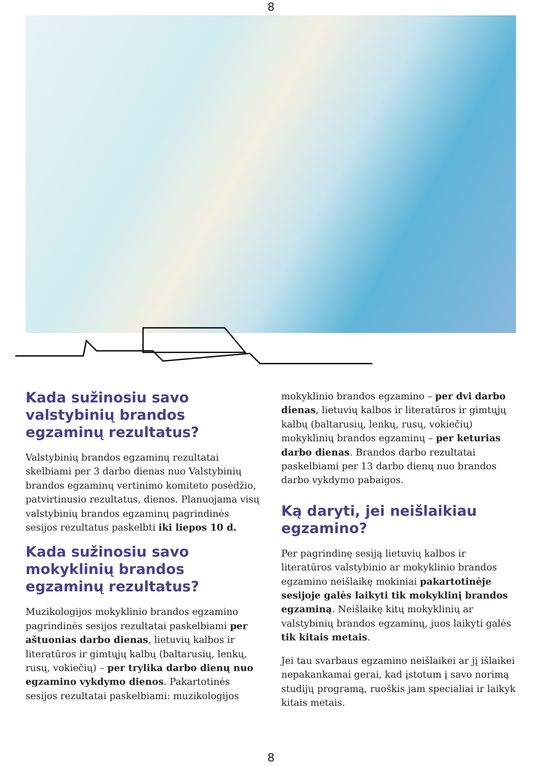8
Kada sužinosiu savo valstybinių brandos egzaminų rezultatus?
Valstybinių brandos egzaminų rezultatai skelbiami per 3 darbo dienas nuo Valstybinių brandos egzaminų vertinimo komiteto posėdžio, patvirtinusio rezultatus, dienos. Planuojama visų valstybinių brandos egzaminų pagrindinės sesijos rezultatus paskelbti iki liepos 10 d.
Kada sužinosiu savo mokyklinių brandos egzaminų rezultatus?
Muzikologijos mokyklinio brandos egzamino pagrindinės sesijos rezultatai paskelbiami per aštuonias darbo dienas, lietuvių kalbos ir literatūros ir gimtųjų kalbų (baltarusių, lenkų, rusų, vokiečių) – per trylika darbo dienų nuo egzamino vykdymo dienos. Pakartotinės sesijos rezultatai paskelbiami: muzikologijos
mokyklinio brandos egzamino – per dvi darbo dienas, lietuvių kalbos ir literatūros ir gimtųjų kalbų (baltarusių, lenkų, rusų, vokiečių) mokyklinių brandos egzaminų – per keturias darbo dienas. Brandos darbo rezultatai paskelbiami per 13 darbo dienų nuo brandos darbo vykdymo pabaigos.
Ką daryti, jei neišlaikiau egzamino?
Per pagrindinę sesiją lietuvių kalbos ir literatūros valstybinio ar mokyklinio brandos egzamino neišlaikę mokiniai pakartotinėje sesijoje galės laikyti tik mokyklinį brandos egzaminą. Neišlaikę kitų mokyklinių ar valstybinių brandos egzaminų, juos laikyti galės tik kitais metais.
Jei tau svarbaus egzamino neišlaikei ar jį išlaikei nepakankamai gerai, kad įstotum į savo norimą studijų programą, ruoškis jam specialiai ir laikyk kitais metais.
8